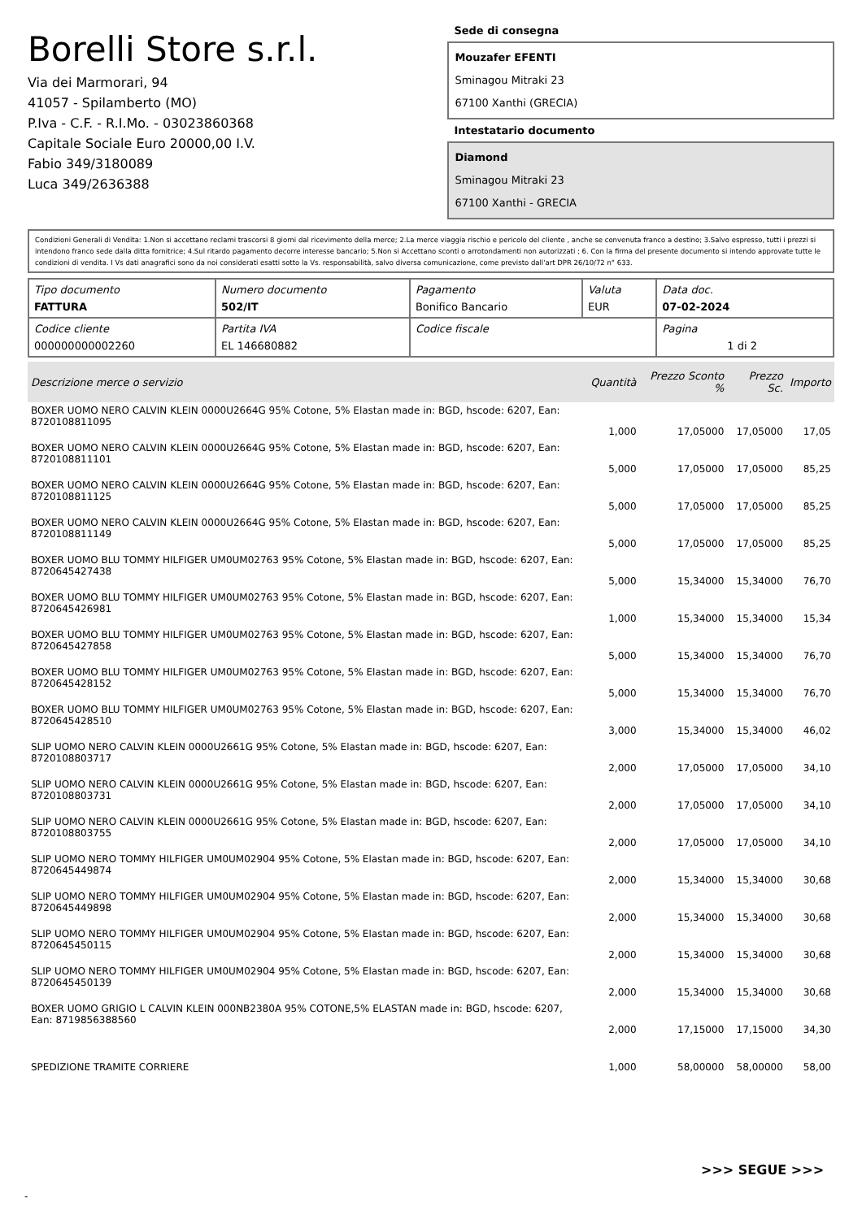Borelli Store s.r.l.
Via dei Marmorari, 94
41057 - Spilamberto (MO)
P.Iva - C.F. - R.I.Mo. - 03023860368
Capitale Sociale Euro 20000,00 I.V.
Fabio 349/3180089
Luca 349/2636388
Sede di consegna
Mouzafer EFENTI
Sminagou Mitraki 23
67100 Xanthi (GRECIA)
Intestatario documento
Diamond
Sminagou Mitraki 23
67100 Xanthi - GRECIA
Condizioni Generali di Vendita: 1.Non si accettano reclami trascorsi 8 giorni dal ricevimento della merce; 2.La merce viaggia rischio e pericolo del cliente , anche se convenuta franco a destino; 3.Salvo espresso, tutti i prezzi si intendono franco sede dalla ditta fornitrice; 4.Sul ritardo pagamento decorre interesse bancario; 5.Non si Accettano sconti o arrotondamenti non autorizzati ; 6. Con la firma del presente documento si intendo approvate tutte le condizioni di vendita. I Vs dati anagrafici sono da noi considerati esatti sotto la Vs. responsabilità, salvo diversa comunicazione, come previsto dall'art DPR 26/10/72 n° 633.
| Tipo documento FATTURA | Numero documento 502/IT | Pagamento Bonifico Bancario | Valuta EUR | Data doc. 07-02-2024 |
| Codice cliente 000000000002260 | Partita IVA EL 146680882 | Codice fiscale | | Pagina 1 di 2 |
| Descrizione merce o servizio | Quantità | Prezzo Sconto % | Prezzo Sc. | Importo |
| --- | --- | --- | --- | --- |
| BOXER UOMO NERO CALVIN KLEIN 0000U2664G 95% Cotone, 5% Elastan made in: BGD, hscode: 6207, Ean: 8720108811095 | 1,000 | 17,05000 | 17,05000 | 17,05 |
| BOXER UOMO NERO CALVIN KLEIN 0000U2664G 95% Cotone, 5% Elastan made in: BGD, hscode: 6207, Ean: 8720108811101 | 5,000 | 17,05000 | 17,05000 | 85,25 |
| BOXER UOMO NERO CALVIN KLEIN 0000U2664G 95% Cotone, 5% Elastan made in: BGD, hscode: 6207, Ean: 8720108811125 | 5,000 | 17,05000 | 17,05000 | 85,25 |
| BOXER UOMO NERO CALVIN KLEIN 0000U2664G 95% Cotone, 5% Elastan made in: BGD, hscode: 6207, Ean: 8720108811149 | 5,000 | 17,05000 | 17,05000 | 85,25 |
| BOXER UOMO BLU TOMMY HILFIGER UM0UM02763 95% Cotone, 5% Elastan made in: BGD, hscode: 6207, Ean: 8720645427438 | 5,000 | 15,34000 | 15,34000 | 76,70 |
| BOXER UOMO BLU TOMMY HILFIGER UM0UM02763 95% Cotone, 5% Elastan made in: BGD, hscode: 6207, Ean: 8720645426981 | 1,000 | 15,34000 | 15,34000 | 15,34 |
| BOXER UOMO BLU TOMMY HILFIGER UM0UM02763 95% Cotone, 5% Elastan made in: BGD, hscode: 6207, Ean: 8720645427858 | 5,000 | 15,34000 | 15,34000 | 76,70 |
| BOXER UOMO BLU TOMMY HILFIGER UM0UM02763 95% Cotone, 5% Elastan made in: BGD, hscode: 6207, Ean: 8720645428152 | 5,000 | 15,34000 | 15,34000 | 76,70 |
| BOXER UOMO BLU TOMMY HILFIGER UM0UM02763 95% Cotone, 5% Elastan made in: BGD, hscode: 6207, Ean: 8720645428510 | 3,000 | 15,34000 | 15,34000 | 46,02 |
| SLIP UOMO NERO CALVIN KLEIN 0000U2661G 95% Cotone, 5% Elastan made in: BGD, hscode: 6207, Ean: 8720108803717 | 2,000 | 17,05000 | 17,05000 | 34,10 |
| SLIP UOMO NERO CALVIN KLEIN 0000U2661G 95% Cotone, 5% Elastan made in: BGD, hscode: 6207, Ean: 8720108803731 | 2,000 | 17,05000 | 17,05000 | 34,10 |
| SLIP UOMO NERO CALVIN KLEIN 0000U2661G 95% Cotone, 5% Elastan made in: BGD, hscode: 6207, Ean: 8720108803755 | 2,000 | 17,05000 | 17,05000 | 34,10 |
| SLIP UOMO NERO TOMMY HILFIGER UM0UM02904 95% Cotone, 5% Elastan made in: BGD, hscode: 6207, Ean: 8720645449874 | 2,000 | 15,34000 | 15,34000 | 30,68 |
| SLIP UOMO NERO TOMMY HILFIGER UM0UM02904 95% Cotone, 5% Elastan made in: BGD, hscode: 6207, Ean: 8720645449898 | 2,000 | 15,34000 | 15,34000 | 30,68 |
| SLIP UOMO NERO TOMMY HILFIGER UM0UM02904 95% Cotone, 5% Elastan made in: BGD, hscode: 6207, Ean: 8720645450115 | 2,000 | 15,34000 | 15,34000 | 30,68 |
| SLIP UOMO NERO TOMMY HILFIGER UM0UM02904 95% Cotone, 5% Elastan made in: BGD, hscode: 6207, Ean: 8720645450139 | 2,000 | 15,34000 | 15,34000 | 30,68 |
| BOXER UOMO GRIGIO L CALVIN KLEIN 000NB2380A 95% COTONE,5% ELASTAN made in: BGD, hscode: 6207, Ean: 8719856388560 | 2,000 | 17,15000 | 17,15000 | 34,30 |
| SPEDIZIONE TRAMITE CORRIERE | 1,000 | 58,00000 | 58,00000 | 58,00 |
>>> SEGUE >>>
-